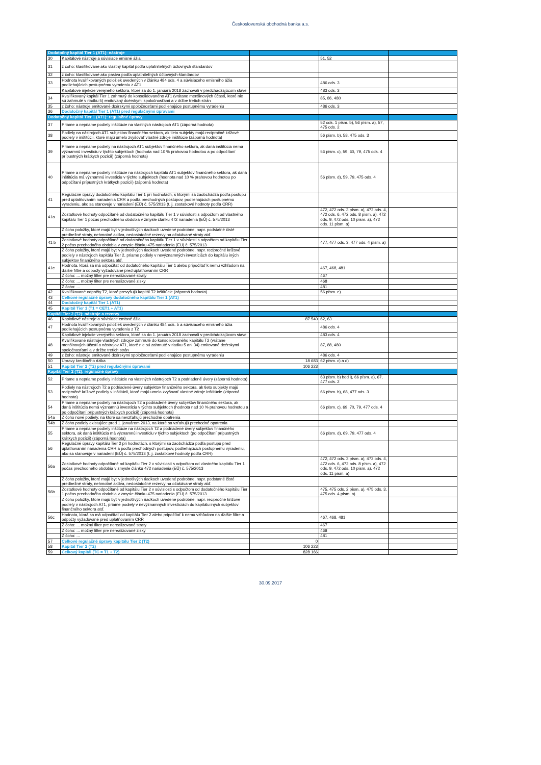Československá obchodná banka a.s.
| Dodatočný kapitál Tier 1 (AT1): nástroje | | | | |
| 30 | Kapitálové nástroje a súvisiace emisné ážia | | 51, 52 | |
| 31 | z čoho: klasifikované ako vlastný kapitál podľa uplatniteľných účtovných štandardov | | | |
| 32 | z čoho: klasifikované ako pasíva podľa uplatniteľných účtovných štandardov | | | |
| 33 | Hodnota kvalifikovaných položiek uvedených v článku 484 ods. 4 a súvisiaceho emisného ážia podliehajúcich postupnému vyradeniu z AT1 | | 486 ods. 3 | |
| | Kapitálové injekcie verejného sektora, ktoré sa do 1. januára 2018 zachovali v predchádzajúcom stave | | 483 ods. 3 | |
| 34 | Kvalifikovaný kapitál Tier 1 zahrnutý do konsolidovaného AT1 (vrátane menšinových účastí, ktoré nie sú zahrnuté v riadku 5) emitovaný dcérskymi spoločnosťami a v držbe tretích strán | | 85, 86, 480 | |
| 35 | z čoho: nástroje emitované dcérskymi spoločnosťami podliehajúce postupnému vyradeniu | | 486 ods. 3 | |
| 36 | Dodatočný kapitál Tier 1 (AT1) pred regulačnými úpravami | | | |
| Dodatočný kapitál Tier 1 (AT1): regulačné úpravy | | | | |
| 37 | Priame a nepriame podiely inštitúcie na vlastných nástrojoch AT1 (záporná hodnota) | | 52 ods. 1 písm. b), 56 písm. a), 57, 475 ods. 2 | |
| 38 | Podiely na nástrojoch AT1 subjektov finančného sektora, ak tieto subjekty majú recipročné krížové podiely v inštitúcii, ktoré majú umelo zvyšovať vlastné zdroje inštitúcie (záporná hodnota) | | 56 písm. b), 58, 475 ods. 3 | |
| 39 | Priame a nepriame podiely na nástrojoch AT1 subjektov finančného sektora, ak daná inštitúcia nemá významnú investíciu v týchto subjektoch (hodnota nad 10 % prahovou hodnotou a po odpočítaní prípustných krátkych pozícií) (záporná hodnota) | | 56 písm. c), 59, 60, 79, 475 ods. 4 | |
| 40 | Priame a nepriame podiely inštitúcie na nástrojoch kapitálu AT1 subjektov finančného sektora, ak daná inštitúcia má významnú investíciu v týchto subjektoch (hodnota nad 10 % prahovou hodnotou po odpočítaní prípustných krátkych pozícií) (záporná hodnota) | | 56 písm. d), 59, 79, 475 ods. 4 | |
| 41 | Regulačné úpravy dodatočného kapitálu Tier 1 pri hodnotách, s ktorými sa zaobchádza podľa postupu pred uplatňovaním nariadenia CRR a podľa prechodných postupov, podliehajúcich postupnému vyradeniu, ako sa stanovuje v nariadení (EÚ) č. 575/2013 (t. j. zostatkové hodnoty podľa CRR) | | | |
| 41a | Zostatkové hodnoty odpočítané od dodatočného kapitálu Tier 1 v súvislosti s odpočtom od vlastného kapitálu Tier 1 počas prechodného obdobia v zmysle článku 472 nariadenia (EÚ) č. 575/2013 | | 472, 472 ods. 3 písm. a), 472 ods. 4, 472 ods. 6, 472 ods. 8 písm. a), 472 ods. 9, 472 ods. 10 písm. a), 472 ods. 11 písm. a) | |
| | Z čoho položky, ktoré majú byť v jednotlivých riadkoch uvedené podrobne, napr. podstatné čisté predbežné straty, nehmotné aktíva, nedostatočné rezervy na očakávané straty atď. | | | |
| 41 b | Zostatkové hodnoty odpočítané od dodatočného kapitálu Tier 1 v súvislosti s odpočtom od kapitálu Tier 2 počas prechodného obdobia v zmysle článku 475 nariadenia (EÚ) č. 575/2013 | | 477, 477 ods. 3, 477 ods. 4 písm. a) | |
| | Z čoho položky, ktoré majú byť v jednotlivých riadkoch uvedené podrobne, napr. recipročné krížové podiely v nástrojoch kapitálu Tier 2, priame podiely v nevýznamných investíciách do kapitálu iných subjektov finančného sektora atď. | | | |
| 41c | Hodnota, ktorá sa má odpočítať od dodatočného kapitálu Tier 1 alebo pripočítať k nemu vzhľadom na ďalšie filtre a odpočty vyžadované pred uplatňovaním CRR | | 467, 468, 481 | |
| | Z čoho: ... možný filter pre nerealizované straty | | 467 | |
| | Z čoho: ... možný filter pre nerealizované zisky | | 468 | |
| | Z čoho: ... | | 481 | |
| 42 | Kvalifikované odpočty T2, ktoré prevyšujú kapitál T2 inštitúcie (záporná hodnota) | | 56 písm. e) | |
| 43 | Celkové regulačné úpravy dodatočného kapitálu Tier 1 (AT1) | | | |
| 44 | Dodatočný kapitál Tier 1 (AT1) | | | |
| 45 | Kapitál Tier 1 (T1 = CET1 + AT1) | | | |
| Kapitál Tier 2 (T2): nástroje a rezervy | | | | |
| 46 | Kapitálové nástroje a súvisiace emisné ážia | 87 540 | 62, 63 | |
| 47 | Hodnota kvalifikovaných položiek uvedených v článku 484 ods. 5 a súvisiaceho emisného ážia podliehajúcich postupnému vyradeniu z T2 | | 486 ods. 4 | |
| | Kapitálové injekcie verejného sektora, ktoré sa do 1. januára 2018 zachovali v predchádzajúcom stave | | 483 ods. 4 | |
| 48 | Kvalifikované nástroje vlastných zdrojov zahrnuté do konsolidovaného kapitálu T2 (vrátane menšinových účastí a nástrojov AT1, ktoré nie sú zahrnuté v riadku 5 ani 34) emitované dcérskymi spoločnosťami a v držbe tretích strán | | 87, 88, 480 | |
| 49 | z čoho: nástroje emitované dcérskymi spoločnosťami podliehajúce postupnému vyradeniu | | 486 ods. 4 | |
| 50 | Úpravy kreditného rizika | 18 683 | 62 písm. c) a d) | |
| 51 | Kapitál Tier 2 (T2) pred regulačnými úpravami | 106 223 | | |
| Kapitál Tier 2 (T2): regulačné úpravy | | | | |
| 52 | Priame a nepriame podiely inštitúcie na vlastných nástrojoch T2 a podriadené úvery (záporná hodnota) | | 63 písm. b) bod i), 66 písm. a), 67, 477 ods. 2 | |
| 53 | Podiely na nástrojoch T2 a podriadené úvery subjektov finančného sektora, ak tieto subjekty majú recipročné krížové podiely v inštitúcii, ktoré majú umelo zvyšovať vlastné zdroje inštitúcie (záporná hodnota) | | 66 písm. b), 68, 477 ods. 3 | |
| 54 | Priame a nepriame podiely na nástrojoch T2 a podriadené úvery subjektov finančného sektora, ak daná inštitúcia nemá významnú investíciu v týchto subjektoch (hodnota nad 10 % prahovou hodnotou a po odpočítaní prípustných krátkych pozícií) (záporná hodnota) | | 66 písm. c), 69, 70, 79, 477 ods. 4 | |
| 54a | Z čoho nové podiely, na ktoré sa nevzťahujú prechodné opatrenia | | | |
| 54b | Z čoho podiely existujúce pred 1. januárom 2013, na ktoré sa vzťahujú prechodné opatrenia | | | |
| 55 | Priame a nepriame podiely inštitúcie na nástrojoch T2 a podriadené úvery subjektov finančného sektora, ak daná inštitúcia má významnú investíciu v týchto subjektoch (po odpočítaní prípustných krátkych pozícií) (záporná hodnota) | | 66 písm. d), 69, 79, 477 ods. 4 | |
| 56 | Regulačné úpravy kapitálu Tier 2 pri hodnotách, s ktorými sa zaobchádza podľa postupu pred uplatňovaním nariadenia CRR a podľa prechodných postupov, podliehajúcich postupnému vyradeniu, ako sa stanovuje v nariadení (EÚ) č. 575/2013 (t. j. zostatkové hodnoty podľa CRR) | | | |
| 56a | Zostatkové hodnoty odpočítané od kapitálu Tier 2 v súvislosti s odpočtom od vlastného kapitálu Tier 1 počas prechodného obdobia v zmysle článku 472 nariadenia (EÚ) č. 575/2013 | | 472, 472 ods. 3 písm. a), 472 ods. 4, 472 ods. 6, 472 ods. 8 písm. a), 472 ods. 9, 472 ods. 10 písm. a), 472 ods. 11 písm. a) | |
| | Z čoho položky, ktoré majú byť v jednotlivých riadkoch uvedené podrobne, napr. podstatné čisté predbežné straty, nehmotné aktíva, nedostatočné rezervy na očakávané straty atď. | | | |
| 56b | Zostatkové hodnoty odpočítané od kapitálu Tier 2 v súvislosti s odpočtom od dodatočného kapitálu Tier 1 počas prechodného obdobia v zmysle článku 475 nariadenia (EÚ) č. 575/2013 | | 475, 475 ods. 2 písm. a), 475 ods. 3, 475 ods. 4 písm. a) | |
| | Z čoho položky, ktoré majú byť v jednotlivých riadkoch uvedené podrobne, napr. recipročné krížové podiely v nástrojoch AT1, priame podiely v nevýznamných investíciách do kapitálu iných subjektov finančného sektora atď. | | | |
| 56c | Hodnota, ktorá sa má odpočítať od kapitálu Tier 2 alebo pripočítať k nemu vzhľadom na ďalšie filtre a odpočty vyžadované pred uplatňovaním CRR | | 467, 468, 481 | |
| | Z čoho: ... možný filter pre nerealizované straty | | 467 | |
| | Z čoho: ... možný filter pre nerealizované zisky | | 468 | |
| | Z čoho: ... | | 481 | |
| 57 | Celkové regulačné úpravy kapitálu Tier 2 (T2) | 0 | | |
| 58 | Kapitál Tier 2 (T2) | 106 223 | | |
| 59 | Celkový kapitál (TC = T1 + T2) | 828 166 | | |
30.09.2017